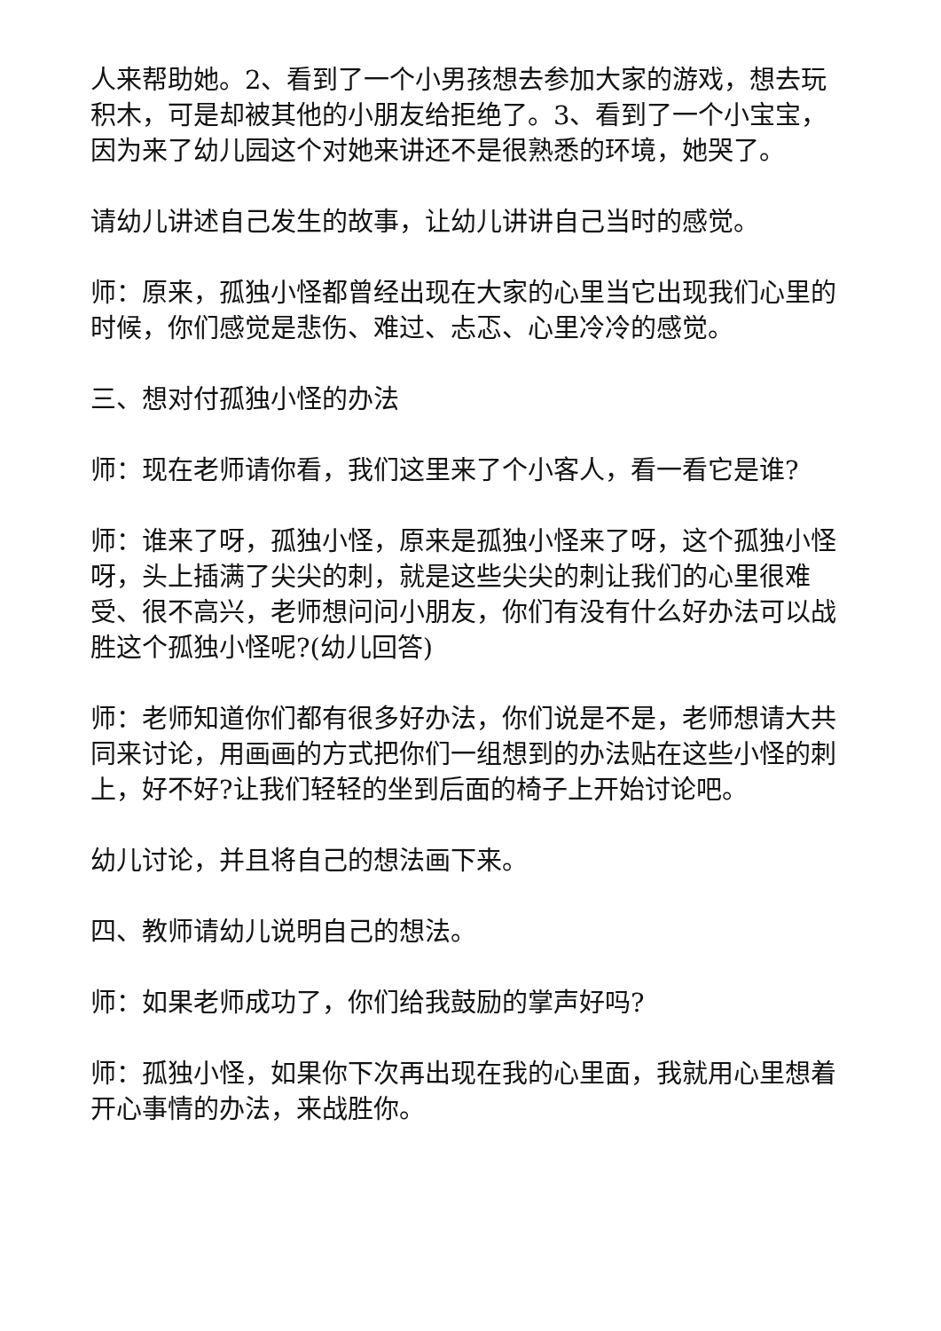人来帮助她。2、看到了一个小男孩想去参加大家的游戏，想去玩积木，可是却被其他的小朋友给拒绝了。3、看到了一个小宝宝，因为来了幼儿园这个对她来讲还不是很熟悉的环境，她哭了。
请幼儿讲述自己发生的故事，让幼儿讲讲自己当时的感觉。
师：原来，孤独小怪都曾经出现在大家的心里当它出现我们心里的时候，你们感觉是悲伤、难过、忐忑、心里冷冷的感觉。
三、想对付孤独小怪的办法
师：现在老师请你看，我们这里来了个小客人，看一看它是谁?
师：谁来了呀，孤独小怪，原来是孤独小怪来了呀，这个孤独小怪呀，头上插满了尖尖的刺，就是这些尖尖的刺让我们的心里很难受、很不高兴，老师想问问小朋友，你们有没有什么好办法可以战胜这个孤独小怪呢?(幼儿回答)
师：老师知道你们都有很多好办法，你们说是不是，老师想请大共同来讨论，用画画的方式把你们一组想到的办法贴在这些小怪的刺上，好不好?让我们轻轻的坐到后面的椅子上开始讨论吧。
幼儿讨论，并且将自己的想法画下来。
四、教师请幼儿说明自己的想法。
师：如果老师成功了，你们给我鼓励的掌声好吗?
师：孤独小怪，如果你下次再出现在我的心里面，我就用心里想着开心事情的办法，来战胜你。